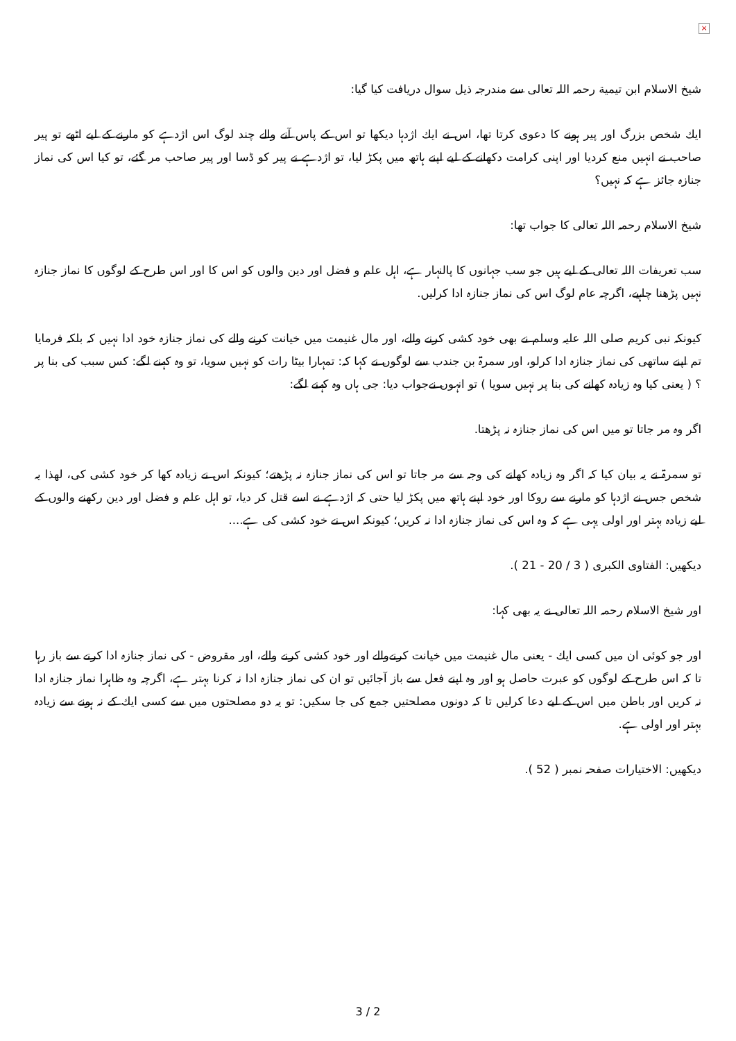×
شيخ الاسلام ابن تيمية رحمہ اللہ تعالى سے مندرجہ ذيل سوال دريافت كيا گيا:
ايك شخص بزرگ اور پير ہونے كا دعوى كرتا تھا، اس نے ايك اژدہا ديكھا تو اس كے پاس آنے والے چند لوگ اس اژدہے كو مارنے كے ليے اٹھے تو پير صاحب نے انہيں منع كرديا اور اپنى كرامت دكھانے كے ليے اپنے ہاتھ ميں پكڑ ليا، تو اژدہے نے پير كو ڈسا اور پير صاحب مر گئے، تو كيا اس كى نماز جنازہ جائز ہے كہ نہيں؟
شيخ الاسلام رحمہ اللہ تعالى كا جواب تھا:
سب تعريفات اللہ تعالى كے ليے ہيں جو سب جہانوں كا پالنہار ہے، اہل علم و فضل اور دين والوں كو اس كا اور اس طرح كے لوگوں كا نماز جنازہ نہيں پڑھنا چاہيے، اگرچہ عام لوگ اس كى نماز جنازہ ادا كرليں.
كيونكہ نبى كريم صلى اللہ عليہ وسلم نے بھى خود كشى كرنے والے، اور مال غنيمت ميں خيانت كرنے والے كى نماز جنازہ خود ادا نہيں كہ بلكہ فرمايا تم اپنے ساتھى كى نماز جنازہ ادا كرلو، اور سمرۃ بن جندب سے لوگوں نے كہا كہ: تمہارا بيٹا رات كو نہيں سويا، تو وہ كہنے لگے: كس سبب كى بنا پر ؟ ( يعنى كيا وہ زيادہ كھانے كى بنا پر نہيں سويا ) تو انہوں نےجواب ديا: جى ہاں وہ كہنے لگے:
اگر وہ مر جاتا تو ميں اس كى نماز جنازہ نہ پڑھتا.
تو سمرۃ نے يہ بيان كيا كہ اگر وہ زيادہ كھانے كى وجہ سے مر جاتا تو اس كى نماز جنازہ نہ پڑھتے؛ كيونكہ اس نے زيادہ كھا كر خود كشى كى، لھذا يہ شخص جس نے اژدہا كو مارنے سے روكا اور خود اپنے ہاتھ ميں پكڑ ليا حتى كہ اژدہے نے اسے قتل كر ديا، تو اہل علم و فضل اور دين ركھنے والوں كے ليے زيادہ بہتر اور اولى يہى ہے كہ وہ اس كى نماز جنازہ ادا نہ كريں؛ كيونكہ اس نے خود كشى كى ہے....
ديكھيں: الفتاوى الكبرى ( 3 / 20 - 21 ).
اور شيخ الاسلام رحمہ اللہ تعالى نے يہ بھى كہا:
اور جو كوئى ان ميں كسى ايك - يعنى مال غنيمت ميں خيانت كرنےوالے اور خود كشى كرنے والے، اور مقروض - كى نماز جنازہ ادا كرنے سے باز رہا تا كہ اس طرح كے لوگوں كو عبرت حاصل ہو اور وہ اپنے فعل سے باز آجائيں تو ان كى نماز جنازہ ادا نہ كرنا بہتر ہے، اگرچہ وہ ظاہرا نماز جنازہ ادا نہ كريں اور باطن ميں اس كے ليے دعا كرليں تا كہ دونوں مصلحتيں جمع كى جا سكيں: تو يہ دو مصلحتوں ميں سے كسى ايك كے نہ ہونے سے زيادہ بہتر اور اولى ہے.
ديكھيں: الاختيارات صفحہ نمبر ( 52 ).
3 / 2